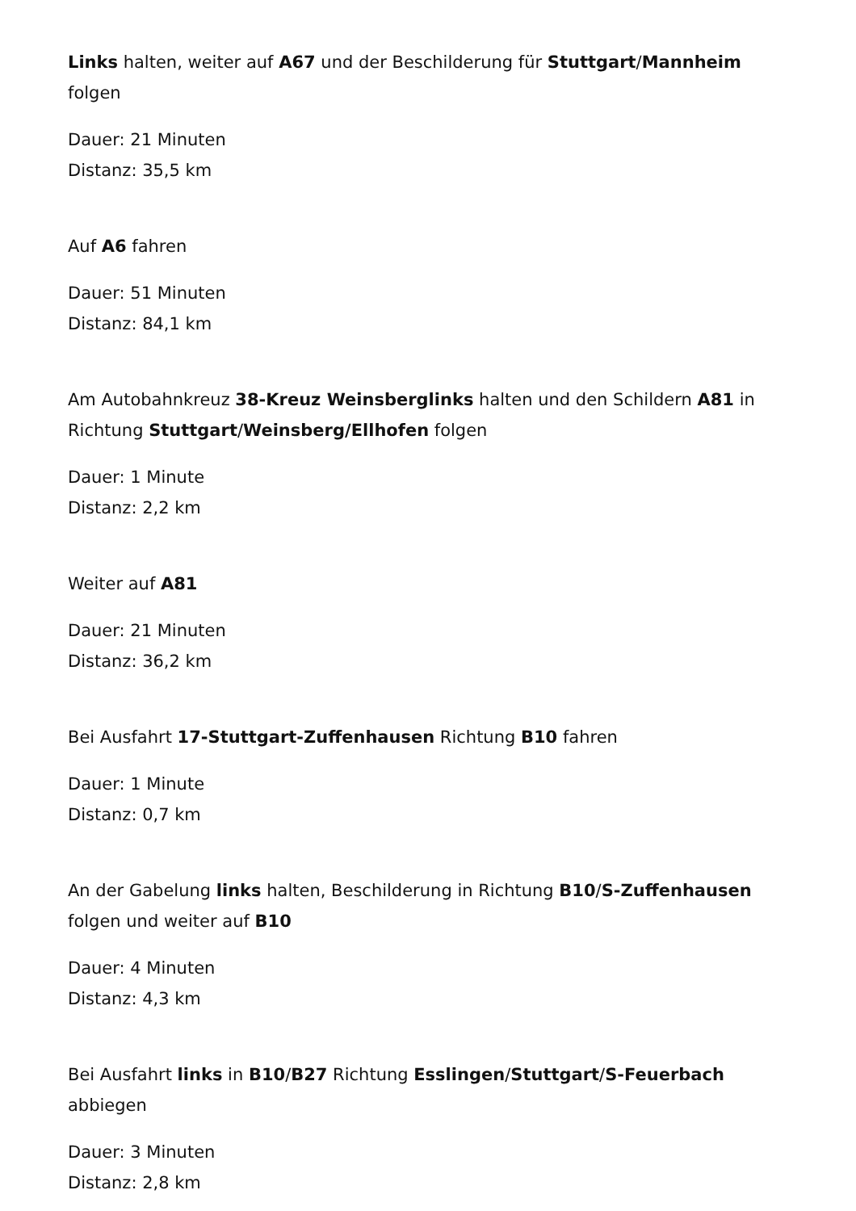Links halten, weiter auf A67 und der Beschilderung für Stuttgart/Mannheim folgen
Dauer: 21 Minuten
Distanz: 35,5 km
Auf A6 fahren
Dauer: 51 Minuten
Distanz: 84,1 km
Am Autobahnkreuz 38-Kreuz Weinsberglinks halten und den Schildern A81 in Richtung Stuttgart/Weinsberg/Ellhofen folgen
Dauer: 1 Minute
Distanz: 2,2 km
Weiter auf A81
Dauer: 21 Minuten
Distanz: 36,2 km
Bei Ausfahrt 17-Stuttgart-Zuffenhausen Richtung B10 fahren
Dauer: 1 Minute
Distanz: 0,7 km
An der Gabelung links halten, Beschilderung in Richtung B10/S-Zuffenhausen folgen und weiter auf B10
Dauer: 4 Minuten
Distanz: 4,3 km
Bei Ausfahrt links in B10/B27 Richtung Esslingen/Stuttgart/S-Feuerbach abbiegen
Dauer: 3 Minuten
Distanz: 2,8 km